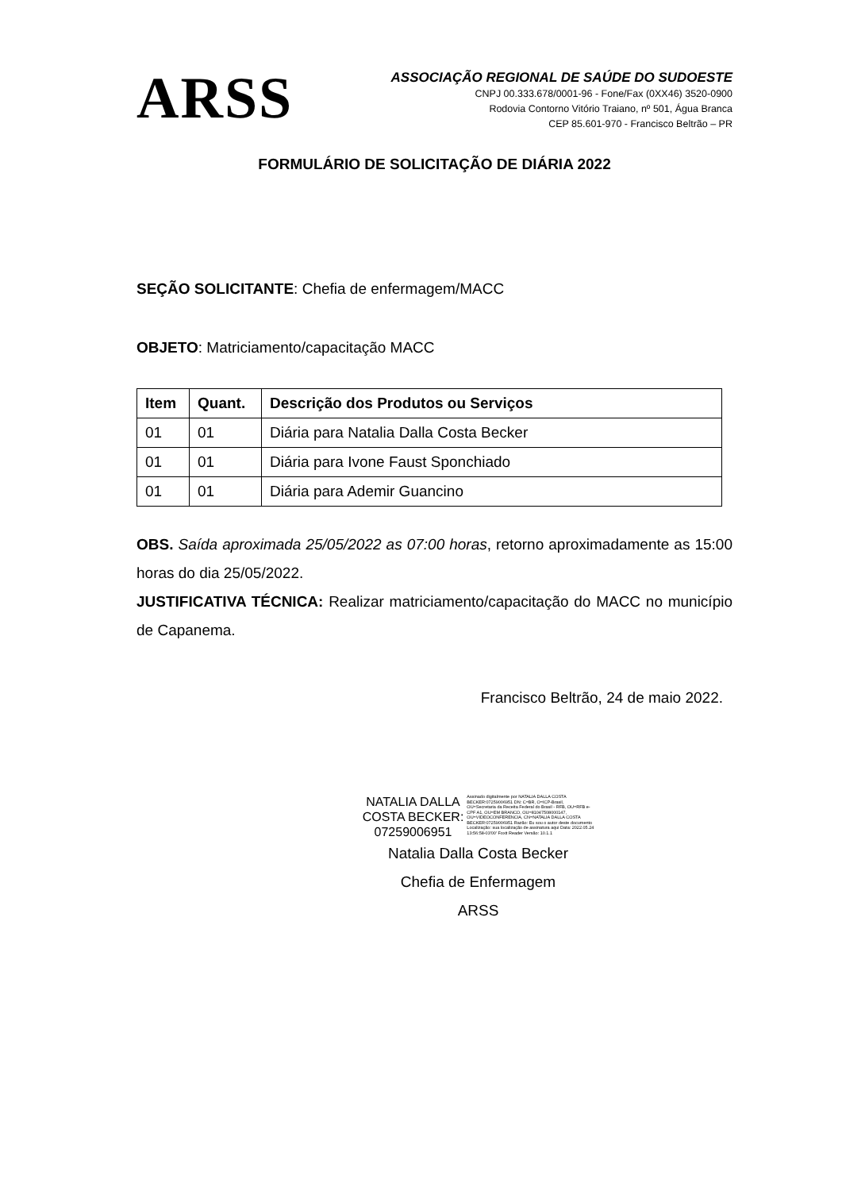ARSS
ASSOCIAÇÃO REGIONAL DE SAÚDE DO SUDOESTE
CNPJ 00.333.678/0001-96 - Fone/Fax (0XX46) 3520-0900
Rodovia Contorno Vitório Traiano, nº 501, Água Branca
CEP 85.601-970 - Francisco Beltrão – PR
FORMULÁRIO DE SOLICITAÇÃO DE DIÁRIA 2022
SEÇÃO SOLICITANTE: Chefia de enfermagem/MACC
OBJETO: Matriciamento/capacitação MACC
| Item | Quant. | Descrição dos Produtos ou Serviços |
| --- | --- | --- |
| 01 | 01 | Diária para Natalia Dalla Costa Becker |
| 01 | 01 | Diária para Ivone Faust Sponchiado |
| 01 | 01 | Diária para Ademir Guancino |
OBS. Saída aproximada 25/05/2022 as 07:00 horas, retorno aproximadamente as 15:00 horas do dia 25/05/2022.
JUSTIFICATIVA TÉCNICA: Realizar matriciamento/capacitação do MACC no município de Capanema.
Francisco Beltrão, 24 de maio 2022.
NATALIA DALLA
COSTA BECKER:
07259006951
Assinado digitalmente por NATALIA DALLA COSTA BECKER:07259006951 DN: C=BR, O=ICP-Brasil, OU=Secretaria da Receita Federal do Brasil - RFB, OU=RFB e-CPF A1, OU=EM BRANCO, OU=81047508000147, OU=VIDEOCONFERENCIA, CN=NATALIA DALLA COSTA BECKER:07259006951 Razão: Eu sou o autor deste documento Localização: sua localização de assinatura aqui Data: 2022.05.24 13:56:58-03'00' Foxit Reader Versão: 10.1.1
Natalia Dalla Costa Becker
Chefia de Enfermagem
ARSS